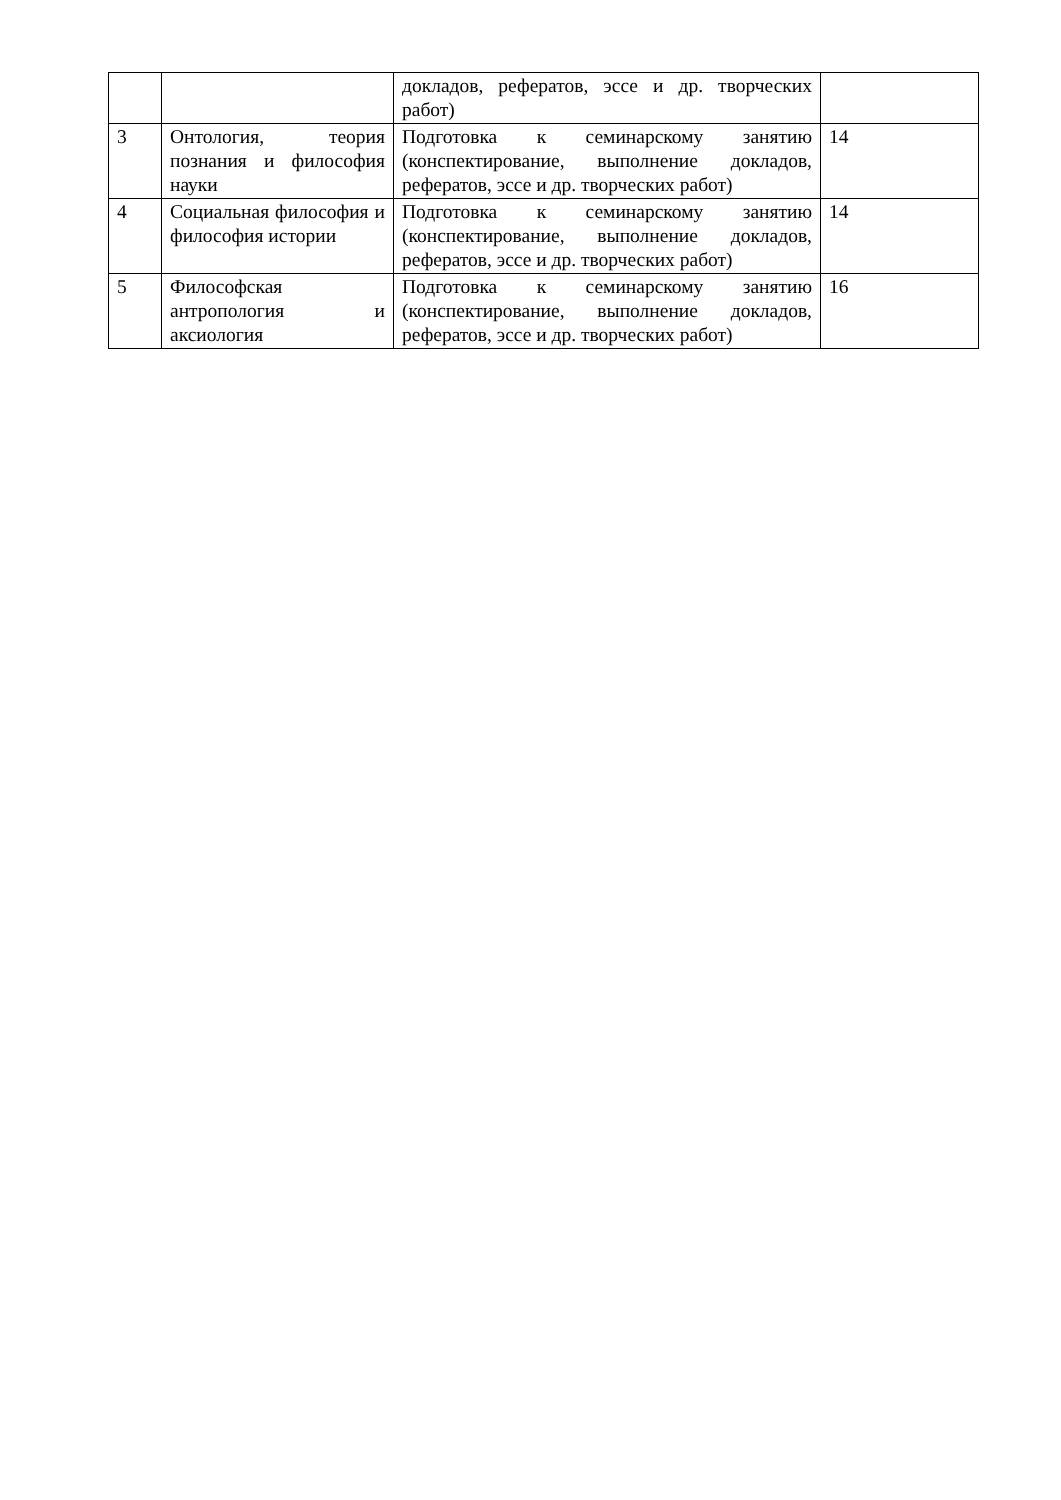| | | докладов, рефератов, эссе и др. творческих работ) | |
| 3 | Онтология, теория познания и философия науки | Подготовка к семинарскому занятию (конспектирование, выполнение докладов, рефератов, эссе и др. творческих работ) | 14 |
| 4 | Социальная философия и философия истории | Подготовка к семинарскому занятию (конспектирование, выполнение докладов, рефератов, эссе и др. творческих работ) | 14 |
| 5 | Философская антропология и аксиология | Подготовка к семинарскому занятию (конспектирование, выполнение докладов, рефератов, эссе и др. творческих работ) | 16 |